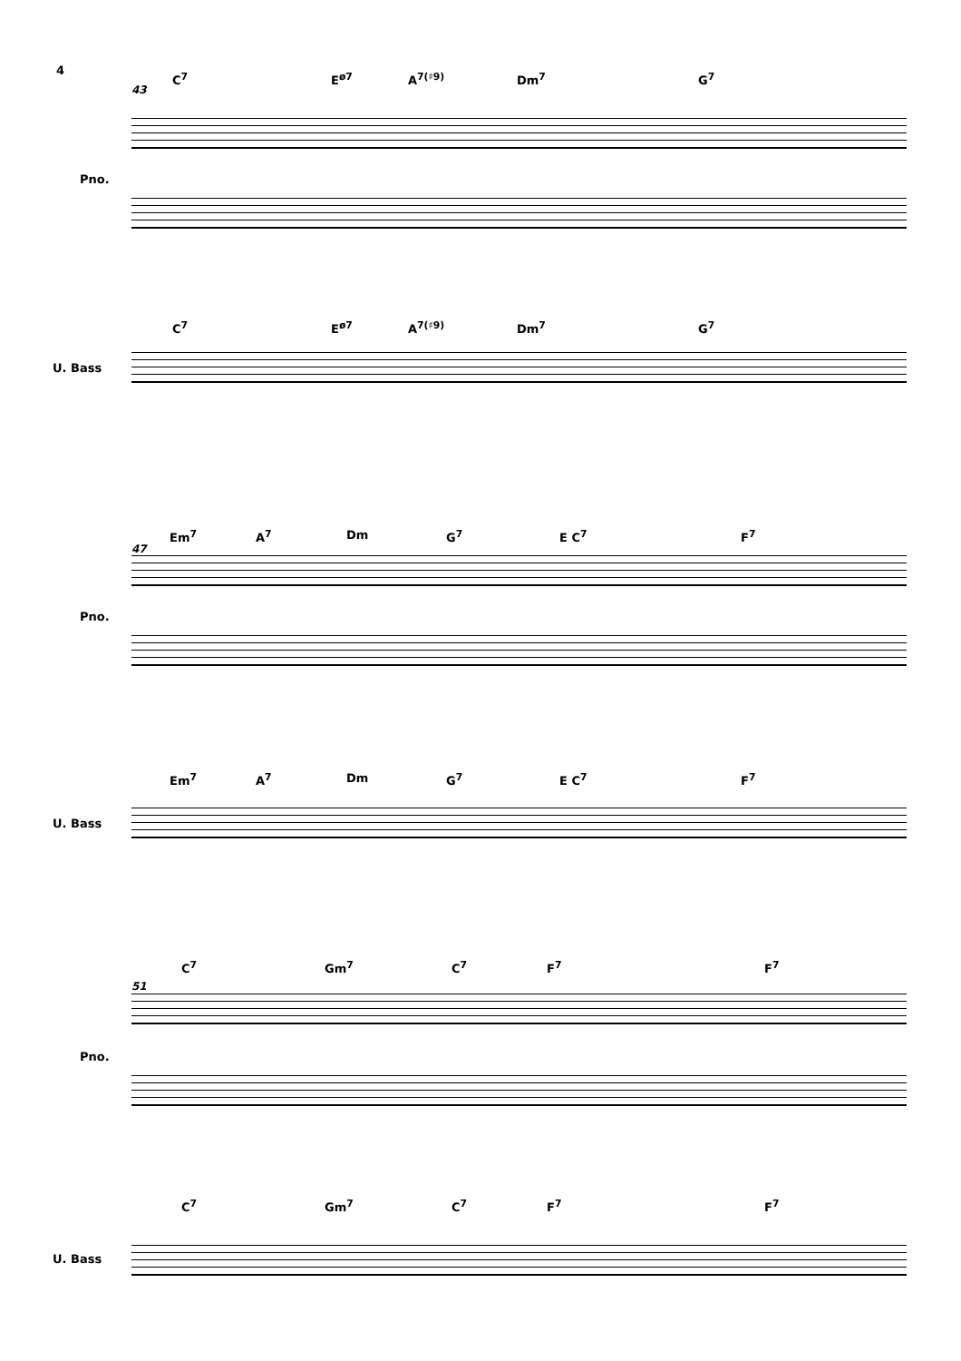4
43
C<sup>7</sup> E<sup>ø7</sup> A<sup>7(♯9)</sup> Dm<sup>7</sup> G<sup>7</sup>
Pno.
C<sup>7</sup> E<sup>ø7</sup> A<sup>7(♯9)</sup> Dm<sup>7</sup> G<sup>7</sup>
U. Bass
47
Em<sup>7</sup> A<sup>7</sup> Dm G<sup>7</sup> E C<sup>7</sup> F<sup>7</sup>
Pno.
Em<sup>7</sup> A<sup>7</sup> Dm G<sup>7</sup> E C<sup>7</sup> F<sup>7</sup>
U. Bass
51
C<sup>7</sup> Gm<sup>7</sup> C<sup>7</sup> F<sup>7</sup> F<sup>7</sup>
Pno.
C<sup>7</sup> Gm<sup>7</sup> C<sup>7</sup> F<sup>7</sup> F<sup>7</sup>
U. Bass